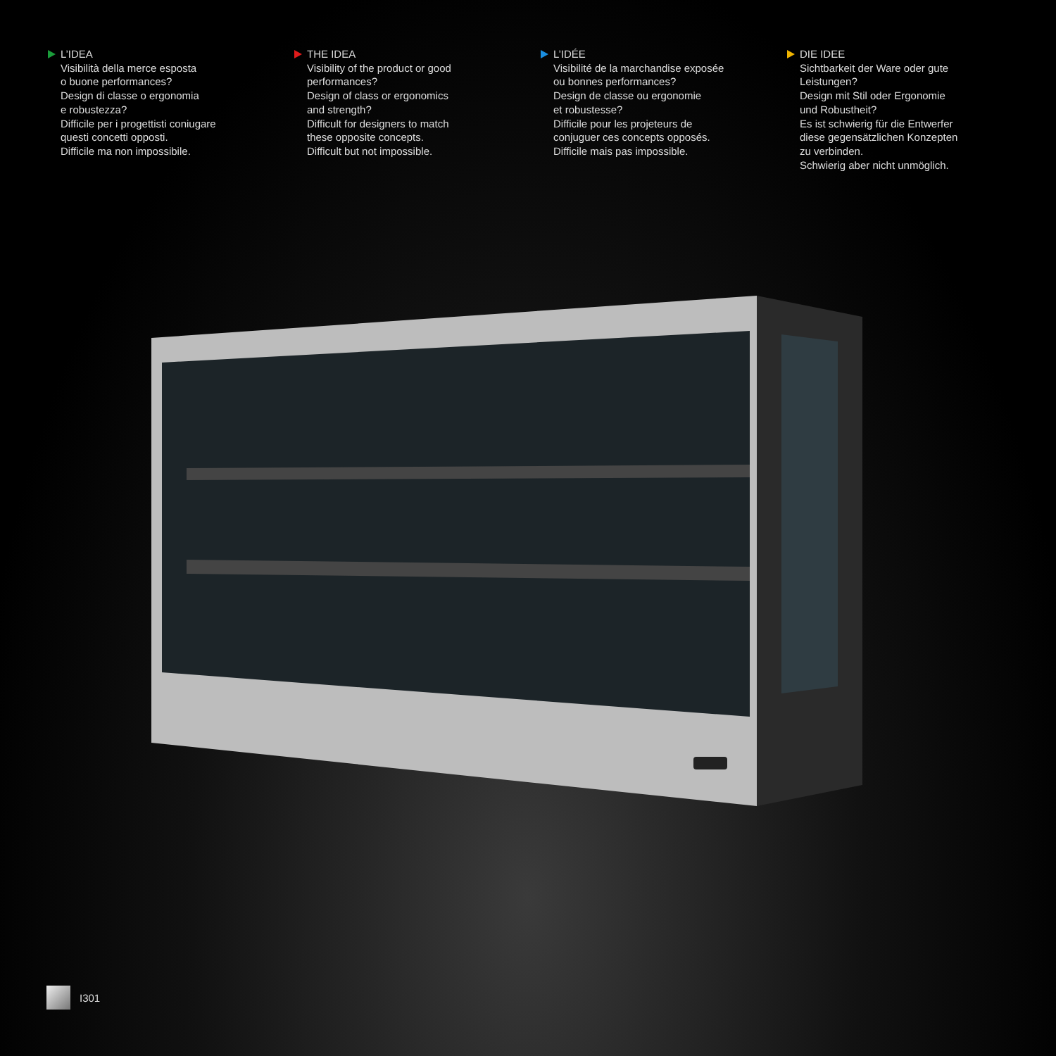L’IDEA
Visibilità della merce esposta
o buone performances?
Design di classe o ergonomia
e robustezza?
Difficile per i progettisti coniugare
questi concetti opposti.
Difficile ma non impossibile.
THE IDEA
Visibility of the product or good
performances?
Design of class or ergonomics
and strength?
Difficult for designers to match
these opposite concepts.
Difficult but not impossible.
L’IDÉE
Visibilité de la marchandise exposée
ou bonnes performances?
Design de classe ou ergonomie
et robustesse?
Difficile pour les projeteurs de
conjuguer ces concepts opposés.
Difficile mais pas impossible.
DIE IDEE
Sichtbarkeit der Ware oder gute
Leistungen?
Design mit Stil oder Ergonomie
und Robustheit?
Es ist schwierig für die Entwerfer
diese gegensätzlichen Konzepten
zu verbinden.
Schwierig aber nicht unmöglich.
I301